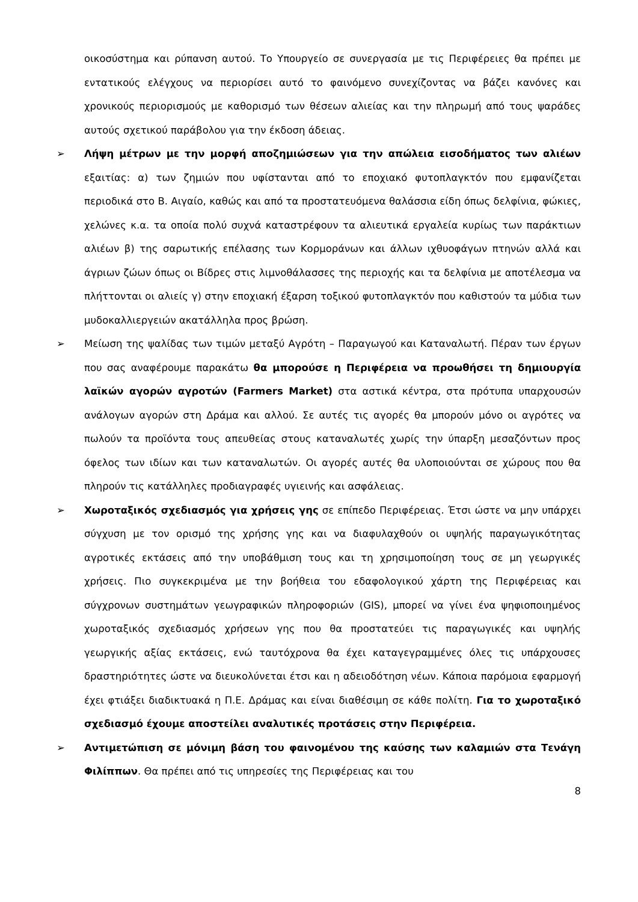οικοσύστημα και ρύπανση αυτού. Το Υπουργείο σε συνεργασία με τις Περιφέρειες θα πρέπει με εντατικούς ελέγχους να περιορίσει αυτό το φαινόμενο συνεχίζοντας να βάζει κανόνες και χρονικούς περιορισμούς με καθορισμό των θέσεων αλιείας και την πληρωμή από τους ψαράδες αυτούς σχετικού παράβολου για την έκδοση άδειας.
➢ Λήψη μέτρων με την μορφή αποζημιώσεων για την απώλεια εισοδήματος των αλιέων εξαιτίας: α) των ζημιών που υφίστανται από το εποχιακό φυτοπλαγκτόν που εμφανίζεται περιοδικά στο Β. Αιγαίο, καθώς και από τα προστατευόμενα θαλάσσια είδη όπως δελφίνια, φώκιες, χελώνες κ.α. τα οποία πολύ συχνά καταστρέφουν τα αλιευτικά εργαλεία κυρίως των παράκτιων αλιέων β) της σαρωτικής επέλασης των Κορμοράνων και άλλων ιχθυοφάγων πτηνών αλλά και άγριων ζώων όπως οι Βίδρες στις λιμνοθάλασσες της περιοχής και τα δελφίνια με αποτέλεσμα να πλήττονται οι αλιείς γ) στην εποχιακή έξαρση τοξικού φυτοπλαγκτόν που καθιστούν τα μύδια των μυδοκαλλιεργειών ακατάλληλα προς βρώση.
➢ Μείωση της ψαλίδας των τιμών μεταξύ Αγρότη – Παραγωγού και Καταναλωτή. Πέραν των έργων που σας αναφέρουμε παρακάτω θα μπορούσε η Περιφέρεια να προωθήσει τη δημιουργία λαϊκών αγορών αγροτών (Farmers Market) στα αστικά κέντρα, στα πρότυπα υπαρχουσών ανάλογων αγορών στη Δράμα και αλλού. Σε αυτές τις αγορές θα μπορούν μόνο οι αγρότες να πωλούν τα προϊόντα τους απευθείας στους καταναλωτές χωρίς την ύπαρξη μεσαζόντων προς όφελος των ιδίων και των καταναλωτών. Οι αγορές αυτές θα υλοποιούνται σε χώρους που θα πληρούν τις κατάλληλες προδιαγραφές υγιεινής και ασφάλειας.
➢ Χωροταξικός σχεδιασμός για χρήσεις γης σε επίπεδο Περιφέρειας. Έτσι ώστε να μην υπάρχει σύγχυση με τον ορισμό της χρήσης γης και να διαφυλαχθούν οι υψηλής παραγωγικότητας αγροτικές εκτάσεις από την υποβάθμιση τους και τη χρησιμοποίηση τους σε μη γεωργικές χρήσεις. Πιο συγκεκριμένα με την βοήθεια του εδαφολογικού χάρτη της Περιφέρειας και σύγχρονων συστημάτων γεωγραφικών πληροφοριών (GIS), μπορεί να γίνει ένα ψηφιοποιημένος χωροταξικός σχεδιασμός χρήσεων γης που θα προστατεύει τις παραγωγικές και υψηλής γεωργικής αξίας εκτάσεις, ενώ ταυτόχρονα θα έχει καταγεγραμμένες όλες τις υπάρχουσες δραστηριότητες ώστε να διευκολύνεται έτσι και η αδειοδότηση νέων. Κάποια παρόμοια εφαρμογή έχει φτιάξει διαδικτυακά η Π.Ε. Δράμας και είναι διαθέσιμη σε κάθε πολίτη. Για το χωροταξικό σχεδιασμό έχουμε αποστείλει αναλυτικές προτάσεις στην Περιφέρεια.
➢ Αντιμετώπιση σε μόνιμη βάση του φαινομένου της καύσης των καλαμιών στα Τενάγη Φιλίππων. Θα πρέπει από τις υπηρεσίες της Περιφέρειας και του
8